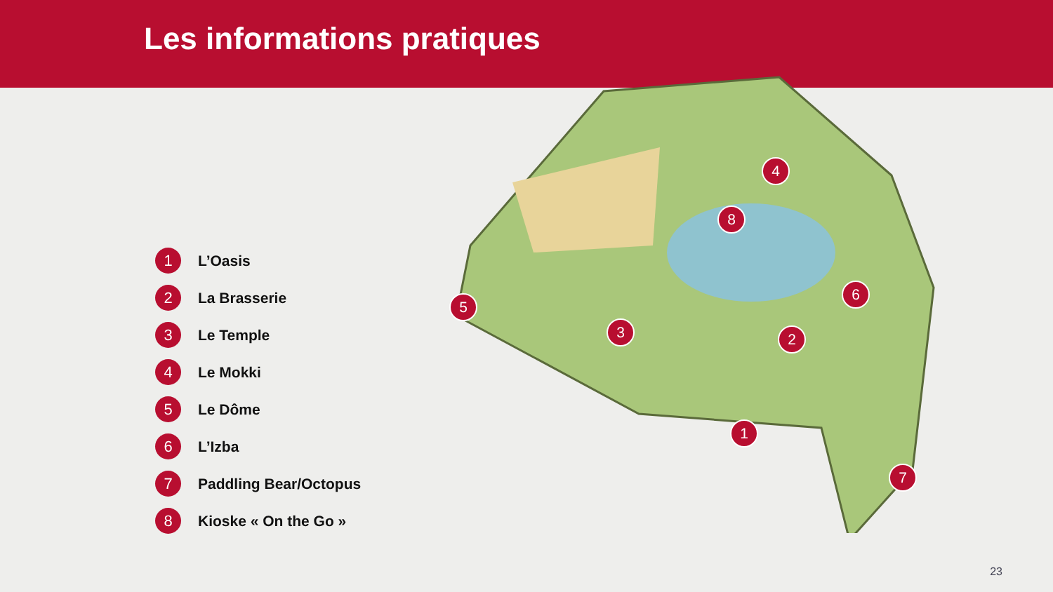Les informations pratiques
1
2
3
4
5
6
7
8
1 L’Oasis
2 La Brasserie
3 Le Temple
4 Le Mokki
5 Le Dôme
6 L’Izba
7 Paddling Bear/Octopus
8 Kioske « On the Go »
23